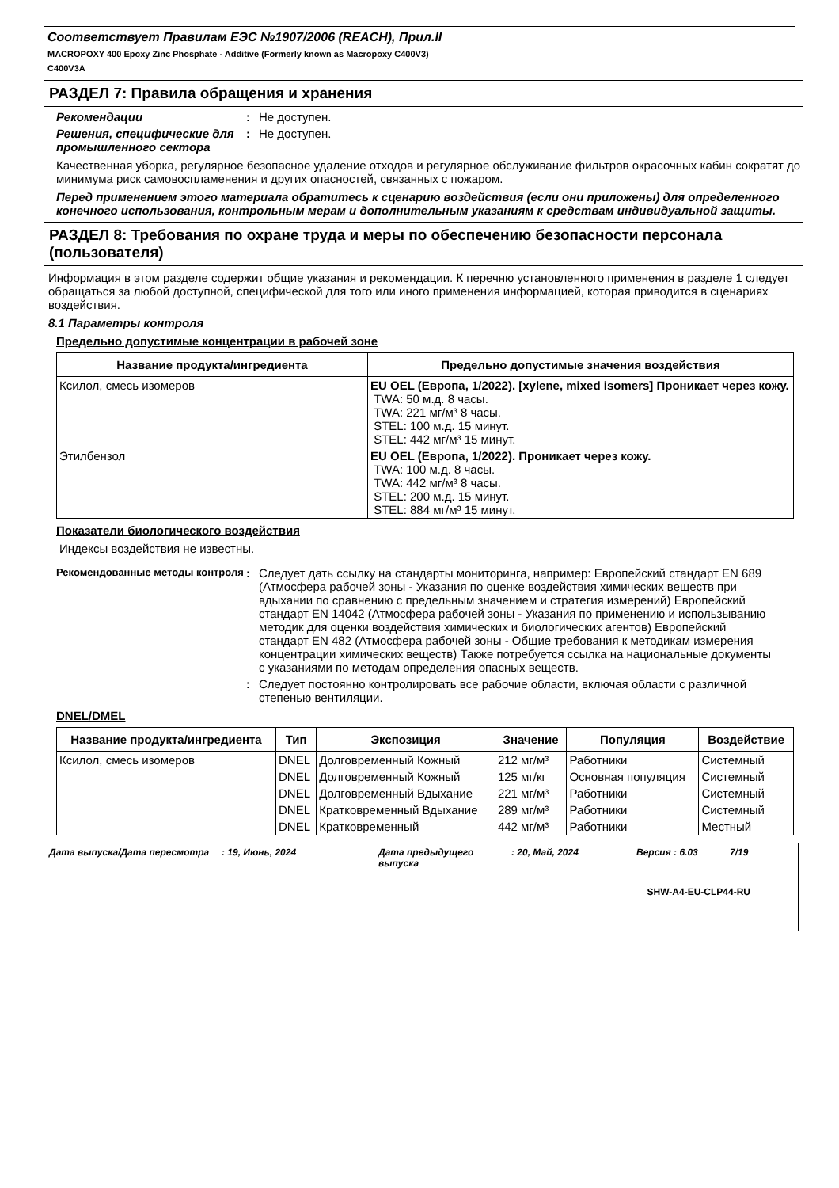Соответствует Правилам ЕЭС №1907/2006 (REACH), Прил.II
MACROPOXY 400 Epoxy Zinc Phosphate - Additive (Formerly known as Macropoxy C400V3)
C400V3A
РАЗДЕЛ 7: Правила обращения и хранения
Рекомендации : Не доступен.
Решения, специфические для промышленного сектора
: Не доступен.
Качественная уборка, регулярное безопасное удаление отходов и регулярное обслуживание фильтров окрасочных кабин сократят до минимума риск самовоспламенения и других опасностей, связанных с пожаром.
Перед применением этого материала обратитесь к сценарию воздействия (если они приложены) для определенного конечного использования, контрольным мерам и дополнительным указаниям к средствам индивидуальной защиты.
РАЗДЕЛ 8: Требования по охране труда и меры по обеспечению безопасности персонала (пользователя)
Информация в этом разделе содержит общие указания и рекомендации. К перечню установленного применения в разделе 1 следует обращаться за любой доступной, специфической для того или иного применения информацией, которая приводится в сценариях воздействия.
8.1 Параметры контроля
Предельно допустимые концентрации в рабочей зоне
| Название продукта/ингредиента | Предельно допустимые значения воздействия |
| --- | --- |
| Ксилол, смесь изомеров | EU OEL (Европа, 1/2022). [xylene, mixed isomers] Проникает через кожу. TWA: 50 м.д. 8 часы. TWA: 221 мг/м³ 8 часы. STEL: 100 м.д. 15 минут. STEL: 442 мг/м³ 15 минут. |
| Этилбензол | EU OEL (Европа, 1/2022). Проникает через кожу. TWA: 100 м.д. 8 часы. TWA: 442 мг/м³ 8 часы. STEL: 200 м.д. 15 минут. STEL: 884 мг/м³ 15 минут. |
Показатели биологического воздействия
Индексы воздействия не известны.
Рекомендованные методы контроля
: Следует дать ссылку на стандарты мониторинга, например: Европейский стандарт EN 689 (Атмосфера рабочей зоны - Указания по оценке воздействия химических веществ при вдыхании по сравнению с предельным значением и стратегия измерений) Европейский стандарт EN 14042 (Атмосфера рабочей зоны - Указания по применению и использыванию методик для оценки воздействия химических и биологических агентов) Европейский стандарт EN 482 (Атмосфера рабочей зоны - Общие требования к методикам измерения концентрации химических веществ) Также потребуется ссылка на национальные документы с указаниями по методам определения опасных веществ.
: Следует постоянно контролировать все рабочие области, включая области с различной степенью вентиляции.
DNEL/DMEL
| Название продукта/ингредиента | Тип | Экспозиция | Значение | Популяция | Воздействие |
| --- | --- | --- | --- | --- | --- |
| Ксилол, смесь изомеров | DNEL | Долговременный Кожный | 212 мг/м³ | Работники | Системный |
| | DNEL | Долговременный Кожный | 125 мг/кг | Основная популяция | Системный |
| | DNEL | Долговременный Вдыхание | 221 мг/м³ | Работники | Системный |
| | DNEL | Кратковременный Вдыхание | 289 мг/м³ | Работники | Системный |
| | DNEL | Кратковременный | 442 мг/м³ | Работники | Местный |
Дата выпуска/Дата пересмотра : 19, Июнь, 2024 Дата предыдущего выпуска
: 20, Май, 2024 Версия : 6.03 7/19
SHW-A4-EU-CLP44-RU